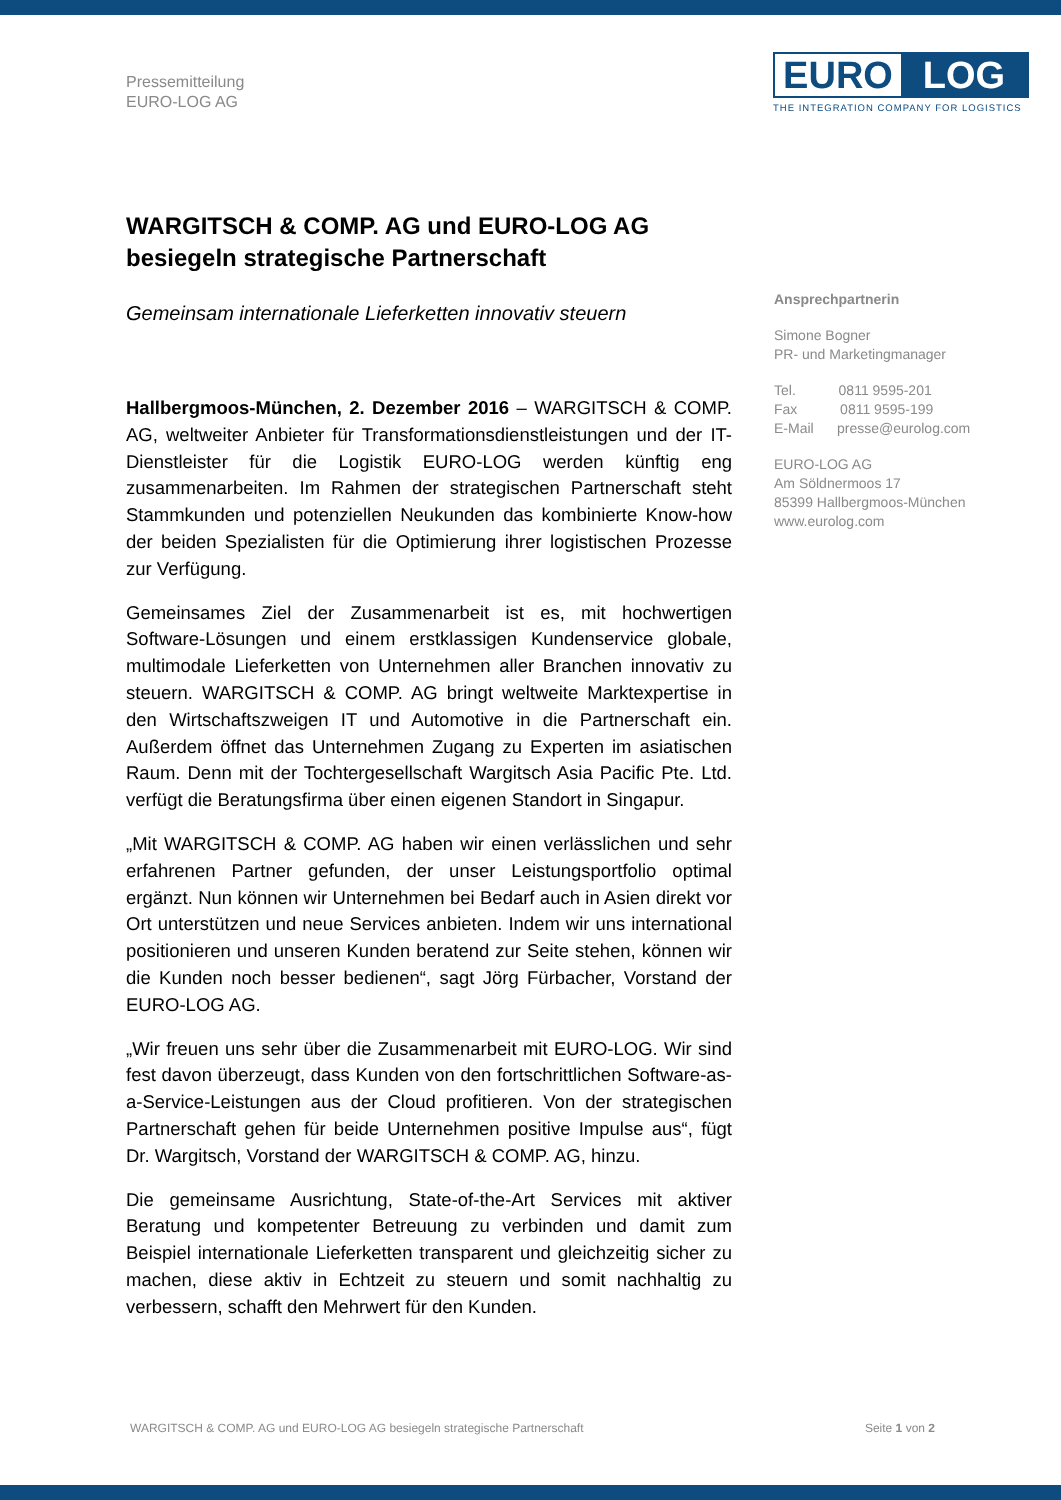Pressemitteilung
EURO-LOG AG
EURO LOG
THE INTEGRATION COMPANY FOR LOGISTICS
WARGITSCH & COMP. AG und EURO-LOG AG besiegeln strategische Partnerschaft
Gemeinsam internationale Lieferketten innovativ steuern
Hallbergmoos-München, 2. Dezember 2016 – WARGITSCH & COMP. AG, weltweiter Anbieter für Transformationsdienstleistungen und der IT-Dienstleister für die Logistik EURO-LOG werden künftig eng zusammenarbeiten. Im Rahmen der strategischen Partnerschaft steht Stammkunden und potenziellen Neukunden das kombinierte Know-how der beiden Spezialisten für die Optimierung ihrer logistischen Prozesse zur Verfügung.
Gemeinsames Ziel der Zusammenarbeit ist es, mit hochwertigen Software-Lösungen und einem erstklassigen Kundenservice globale, multimodale Lieferketten von Unternehmen aller Branchen innovativ zu steuern. WARGITSCH & COMP. AG bringt weltweite Marktexpertise in den Wirtschaftszweigen IT und Automotive in die Partnerschaft ein. Außerdem öffnet das Unternehmen Zugang zu Experten im asiatischen Raum. Denn mit der Tochtergesellschaft Wargitsch Asia Pacific Pte. Ltd. verfügt die Beratungsfirma über einen eigenen Standort in Singapur.
„Mit WARGITSCH & COMP. AG haben wir einen verlässlichen und sehr erfahrenen Partner gefunden, der unser Leistungsportfolio optimal ergänzt. Nun können wir Unternehmen bei Bedarf auch in Asien direkt vor Ort unterstützen und neue Services anbieten. Indem wir uns international positionieren und unseren Kunden beratend zur Seite stehen, können wir die Kunden noch besser bedienen“, sagt Jörg Fürbacher, Vorstand der EURO-LOG AG.
„Wir freuen uns sehr über die Zusammenarbeit mit EURO-LOG. Wir sind fest davon überzeugt, dass Kunden von den fortschrittlichen Software-as-a-Service-Leistungen aus der Cloud profitieren. Von der strategischen Partnerschaft gehen für beide Unternehmen positive Impulse aus“, fügt Dr. Wargitsch, Vorstand der WARGITSCH & COMP. AG, hinzu.
Die gemeinsame Ausrichtung, State-of-the-Art Services mit aktiver Beratung und kompetenter Betreuung zu verbinden und damit zum Beispiel internationale Lieferketten transparent und gleichzeitig sicher zu machen, diese aktiv in Echtzeit zu steuern und somit nachhaltig zu verbessern, schafft den Mehrwert für den Kunden.
Ansprechpartnerin
Simone Bogner
PR- und Marketingmanager
Tel. 0811 9595-201
Fax 0811 9595-199
E-Mail presse@eurolog.com
EURO-LOG AG
Am Söldnermoos 17
85399 Hallbergmoos-München
www.eurolog.com
WARGITSCH & COMP. AG und EURO-LOG AG besiegeln strategische Partnerschaft Seite 1 von 2